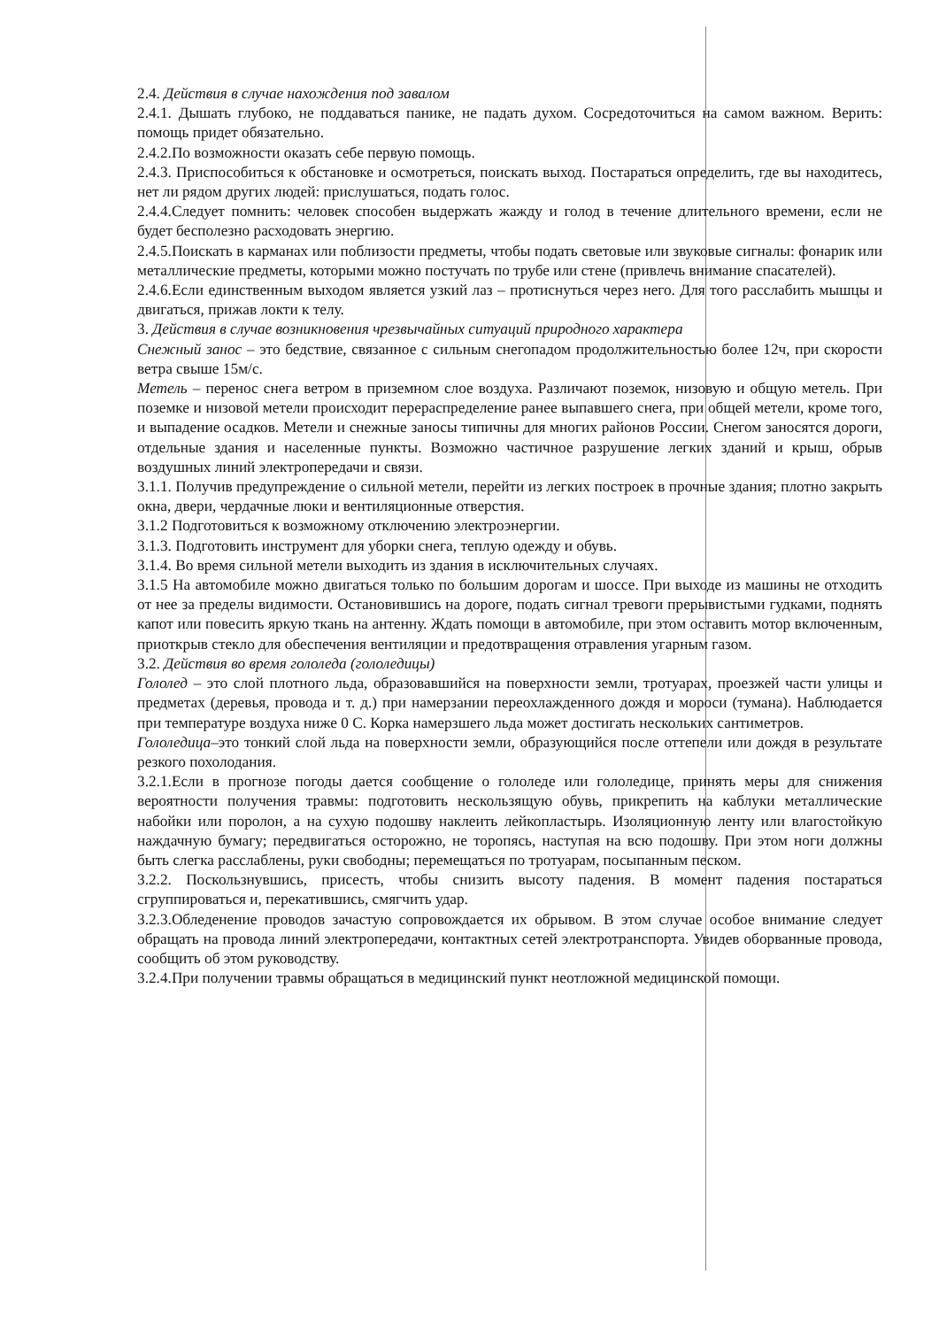2.4. Действия в случае нахождения под завалом
2.4.1. Дышать глубоко, не поддаваться панике, не падать духом. Сосредоточиться на самом важном. Верить: помощь придет обязательно.
2.4.2.По возможности оказать себе первую помощь.
2.4.3. Приспособиться к обстановке и осмотреться, поискать выход. Постараться определить, где вы находитесь, нет ли рядом других людей: прислушаться, подать голос.
2.4.4.Следует помнить: человек способен выдержать жажду и голод в течение длительного времени, если не будет бесполезно расходовать энергию.
2.4.5.Поискать в карманах или поблизости предметы, чтобы подать световые или звуковые сигналы: фонарик или металлические предметы, которыми можно постучать по трубе или стене (привлечь внимание спасателей).
2.4.6.Если единственным выходом является узкий лаз – протиснуться через него. Для того расслабить мышцы и двигаться, прижав локти к телу.
3. Действия в случае возникновения чрезвычайных ситуаций природного характера
Снежный занос – это бедствие, связанное с сильным снегопадом продолжительностью более 12ч, при скорости ветра свыше 15м/с.
Метель – перенос снега ветром в приземном слое воздуха. Различают поземок, низовую и общую метель. При поземке и низовой метели происходит перераспределение ранее выпавшего снега, при общей метели, кроме того, и выпадение осадков. Метели и снежные заносы типичны для многих районов России. Снегом заносятся дороги, отдельные здания и населенные пункты. Возможно частичное разрушение легких зданий и крыш, обрыв воздушных линий электропередачи и связи.
3.1.1. Получив предупреждение о сильной метели, перейти из легких построек в прочные здания; плотно закрыть окна, двери, чердачные люки и вентиляционные отверстия.
3.1.2 Подготовиться к возможному отключению электроэнергии.
3.1.3. Подготовить инструмент для уборки снега, теплую одежду и обувь.
3.1.4. Во время сильной метели выходить из здания в исключительных случаях.
3.1.5 На автомобиле можно двигаться только по большим дорогам и шоссе. При выходе из машины не отходить от нее за пределы видимости. Остановившись на дороге, подать сигнал тревоги прерывистыми гудками, поднять капот или повесить яркую ткань на антенну. Ждать помощи в автомобиле, при этом оставить мотор включенным, приоткрыв стекло для обеспечения вентиляции и предотвращения отравления угарным газом.
3.2. Действия во время гололеда (гололедицы)
Гололед – это слой плотного льда, образовавшийся на поверхности земли, тротуарах, проезжей части улицы и предметах (деревья, провода и т. д.) при намерзании переохлажденного дождя и мороси (тумана). Наблюдается при температуре воздуха ниже 0 С. Корка намерзшего льда может достигать нескольких сантиметров.
Гололедица–это тонкий слой льда на поверхности земли, образующийся после оттепели или дождя в результате резкого похолодания.
3.2.1.Если в прогнозе погоды дается сообщение о гололеде или гололедице, принять меры для снижения вероятности получения травмы: подготовить нескользящую обувь, прикрепить на каблуки металлические набойки или поролон, а на сухую подошву наклеить лейкопластырь. Изоляционную ленту или влагостойкую наждачную бумагу; передвигаться осторожно, не торопясь, наступая на всю подошву. При этом ноги должны быть слегка расслаблены, руки свободны; перемещаться по тротуарам, посыпанным песком.
3.2.2. Поскользнувшись, присесть, чтобы снизить высоту падения. В момент падения постараться сгруппироваться и, перекатившись, смягчить удар.
3.2.3.Обледенение проводов зачастую сопровождается их обрывом. В этом случае особое внимание следует обращать на провода линий электропередачи, контактных сетей электротранспорта. Увидев оборванные провода, сообщить об этом руководству.
3.2.4.При получении травмы обращаться в медицинский пункт неотложной медицинской помощи.